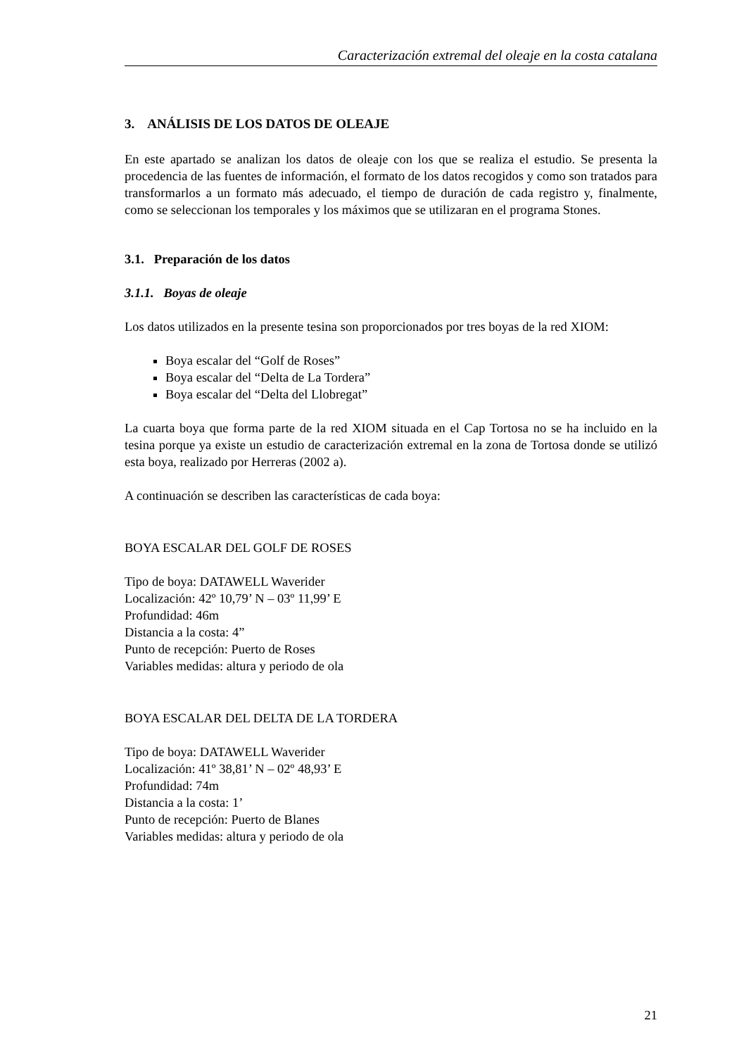Caracterización extremal del oleaje en la costa catalana
3. ANÁLISIS DE LOS DATOS DE OLEAJE
En este apartado se analizan los datos de oleaje con los que se realiza el estudio. Se presenta la procedencia de las fuentes de información, el formato de los datos recogidos y como son tratados para transformarlos a un formato más adecuado, el tiempo de duración de cada registro y, finalmente, como se seleccionan los temporales y los máximos que se utilizaran en el programa Stones.
3.1. Preparación de los datos
3.1.1. Boyas de oleaje
Los datos utilizados en la presente tesina son proporcionados por tres boyas de la red XIOM:
Boya escalar del “Golf de Roses”
Boya escalar del “Delta de La Tordera”
Boya escalar del “Delta del Llobregat”
La cuarta boya que forma parte de la red XIOM situada en el Cap Tortosa no se ha incluido en la tesina porque ya existe un estudio de caracterización extremal en la zona de Tortosa donde se utilizó esta boya, realizado por Herreras (2002 a).
A continuación se describen las características de cada boya:
BOYA ESCALAR DEL GOLF DE ROSES
Tipo de boya: DATAWELL Waverider
Localización: 42º 10,79’ N – 03º 11,99’ E
Profundidad: 46m
Distancia a la costa: 4”
Punto de recepción: Puerto de Roses
Variables medidas: altura y periodo de ola
BOYA ESCALAR DEL DELTA DE LA TORDERA
Tipo de boya: DATAWELL Waverider
Localización: 41º 38,81’ N – 02º 48,93’ E
Profundidad: 74m
Distancia a la costa: 1’
Punto de recepción: Puerto de Blanes
Variables medidas: altura y periodo de ola
21